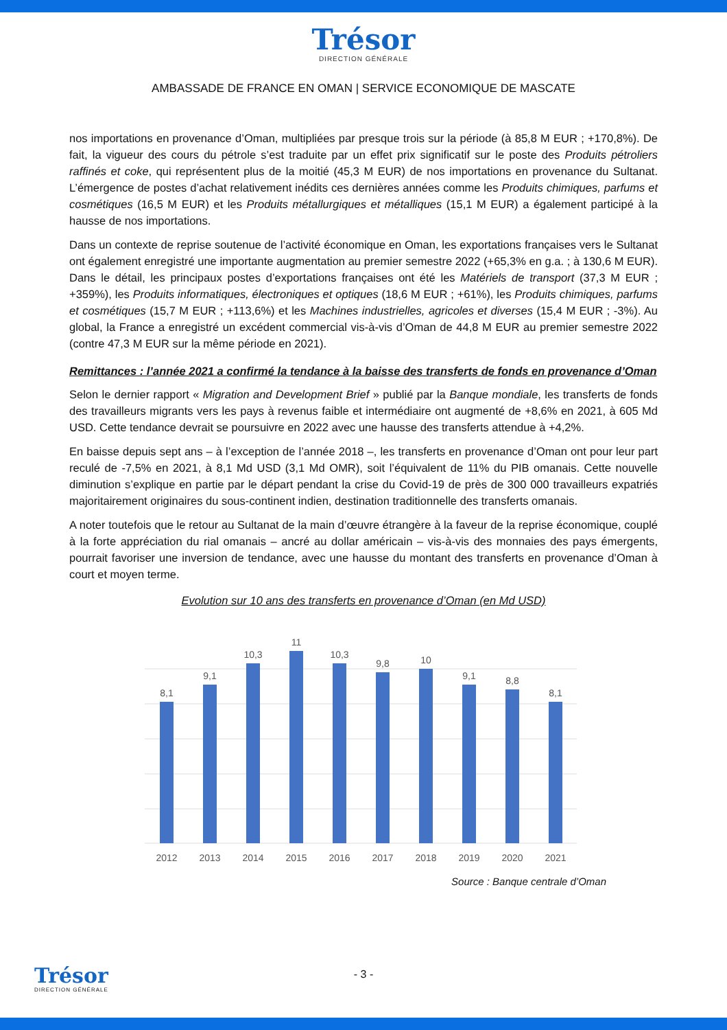Trésor
DIRECTION GÉNÉRALE
AMBASSADE DE FRANCE EN OMAN | SERVICE ECONOMIQUE DE MASCATE
nos importations en provenance d’Oman, multipliées par presque trois sur la période (à 85,8 M EUR ; +170,8%). De fait, la vigueur des cours du pétrole s’est traduite par un effet prix significatif sur le poste des Produits pétroliers raffinés et coke, qui représentent plus de la moitié (45,3 M EUR) de nos importations en provenance du Sultanat. L’émergence de postes d’achat relativement inédits ces dernières années comme les Produits chimiques, parfums et cosmétiques (16,5 M EUR) et les Produits métallurgiques et métalliques (15,1 M EUR) a également participé à la hausse de nos importations.
Dans un contexte de reprise soutenue de l’activité économique en Oman, les exportations françaises vers le Sultanat ont également enregistré une importante augmentation au premier semestre 2022 (+65,3% en g.a. ; à 130,6 M EUR). Dans le détail, les principaux postes d’exportations françaises ont été les Matériels de transport (37,3 M EUR ; +359%), les Produits informatiques, électroniques et optiques (18,6 M EUR ; +61%), les Produits chimiques, parfums et cosmétiques (15,7 M EUR ; +113,6%) et les Machines industrielles, agricoles et diverses (15,4 M EUR ; -3%). Au global, la France a enregistré un excédent commercial vis-à-vis d’Oman de 44,8 M EUR au premier semestre 2022 (contre 47,3 M EUR sur la même période en 2021).
Remittances : l’année 2021 a confirmé la tendance à la baisse des transferts de fonds en provenance d’Oman
Selon le dernier rapport « Migration and Development Brief » publié par la Banque mondiale, les transferts de fonds des travailleurs migrants vers les pays à revenus faible et intermédiaire ont augmenté de +8,6% en 2021, à 605 Md USD. Cette tendance devrait se poursuivre en 2022 avec une hausse des transferts attendue à +4,2%.
En baisse depuis sept ans – à l’exception de l’année 2018 –, les transferts en provenance d’Oman ont pour leur part reculé de -7,5% en 2021, à 8,1 Md USD (3,1 Md OMR), soit l’équivalent de 11% du PIB omanais. Cette nouvelle diminution s’explique en partie par le départ pendant la crise du Covid-19 de près de 300 000 travailleurs expatriés majoritairement originaires du sous-continent indien, destination traditionnelle des transferts omanais.
A noter toutefois que le retour au Sultanat de la main d’œuvre étrangère à la faveur de la reprise économique, couplé à la forte appréciation du rial omanais – ancré au dollar américain – vis-à-vis des monnaies des pays émergents, pourrait favoriser une inversion de tendance, avec une hausse du montant des transferts en provenance d’Oman à court et moyen terme.
Evolution sur 10 ans des transferts en provenance d’Oman (en Md USD)
8,1
9,1
10,3
11
10,3
9,8
10
9,1
8,8
8,1
2012
2013
2014
2015
2016
2017
2018
2019
2020
2021
Source : Banque centrale d’Oman
- 3 -
Trésor
DIRECTION GÉNÉRALE